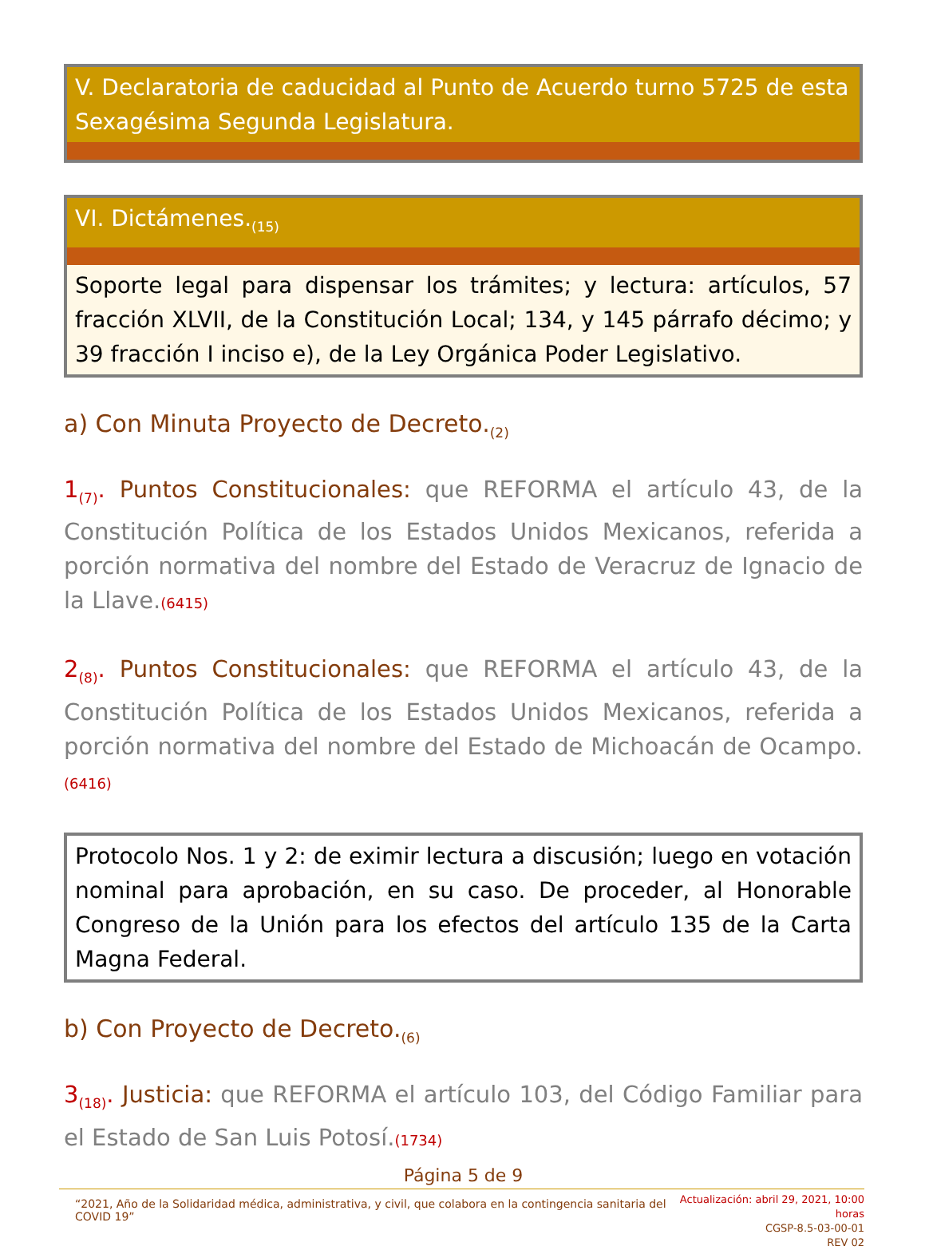V. Declaratoria de caducidad al Punto de Acuerdo turno 5725 de esta Sexagésima Segunda Legislatura.
VI. Dictámenes.<sub>(15)</sub>
Soporte legal para dispensar los trámites; y lectura: artículos, 57 fracción XLVII, de la Constitución Local; 134, y 145 párrafo décimo; y 39 fracción I inciso e), de la Ley Orgánica Poder Legislativo.
a) Con Minuta Proyecto de Decreto.<sub>(2)</sub>
1<sub>(7)</sub>. Puntos Constitucionales: que REFORMA el artículo 43, de la Constitución Política de los Estados Unidos Mexicanos, referida a porción normativa del nombre del Estado de Veracruz de Ignacio de la Llave.(6415)
2<sub>(8)</sub>. Puntos Constitucionales: que REFORMA el artículo 43, de la Constitución Política de los Estados Unidos Mexicanos, referida a porción normativa del nombre del Estado de Michoacán de Ocampo.(6416)
Protocolo Nos. 1 y 2: de eximir lectura a discusión; luego en votación nominal para aprobación, en su caso. De proceder, al Honorable Congreso de la Unión para los efectos del artículo 135 de la Carta Magna Federal.
b) Con Proyecto de Decreto.<sub>(6)</sub>
3<sub>(18)</sub>. Justicia: que REFORMA el artículo 103, del Código Familiar para el Estado de San Luis Potosí.(1734)
Página 5 de 9
“2021, Año de la Solidaridad médica, administrativa, y civil, que colabora en la contingencia sanitaria del COVID 19”
Actualización: abril 29, 2021, 10:00 horas
CGSP-8.5-03-00-01
REV 02